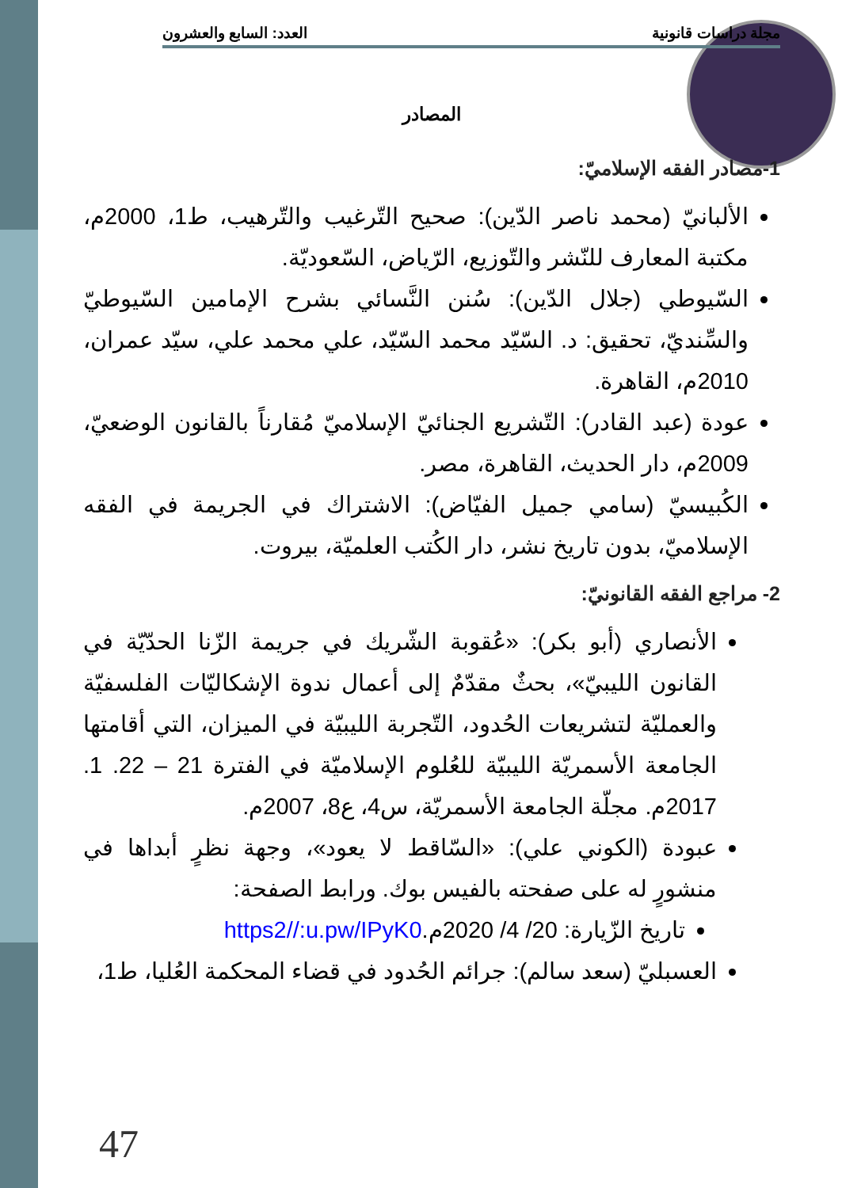مجلة دراسات قانونية العدد: السابع والعشرون
المصادر
1-مصادر الفقه الإسلاميّ:
الألبانيّ (محمد ناصر الدّين): صحيح التّرغيب والتّرهيب، ط1، 2000م، مكتبة المعارف للنّشر والتّوزيع، الرّياض، السّعوديّة.
السّيوطي (جلال الدّين): سُنن النَّسائي بشرح الإمامين السّيوطيّ والسِّنديّ، تحقيق: د. السّيّد محمد السّيّد، علي محمد علي، سيّد عمران، 2010م، القاهرة.
عودة (عبد القادر): التّشريع الجنائيّ الإسلاميّ مُقارناً بالقانون الوضعيّ، 2009م، دار الحديث، القاهرة، مصر.
الكُبيسيّ (سامي جميل الفيّاض): الاشتراك في الجريمة في الفقه الإسلاميّ، بدون تاريخ نشر، دار الكُتب العلميّة، بيروت.
2- مراجع الفقه القانونيّ:
الأنصاري (أبو بكر): «عُقوبة الشّريك في جريمة الزّنا الحدّيّة في القانون الليبيّ»، بحثٌ مقدّمٌ إلى أعمال ندوة الإشكاليّات الفلسفيّة والعمليّة لتشريعات الحُدود، التّجربة الليبيّة في الميزان، التي أقامتها الجامعة الأسمريّة الليبيّة للعُلوم الإسلاميّة في الفترة 21 – 22. 1. 2017م. مجلّة الجامعة الأسمريّة، س4، ع8، 2007م.
عبودة (الكوني علي): «السّاقط لا يعود»، وجهة نظرٍ أبداها في منشورٍ له على صفحته بالفيس بوك. ورابط الصفحة:
تاريخ الزّيارة: 20/ 4/ 2020م.https2//:u.pw/IPyK0
العسبليّ (سعد سالم): جرائم الحُدود في قضاء المحكمة العُليا، ط1،
47